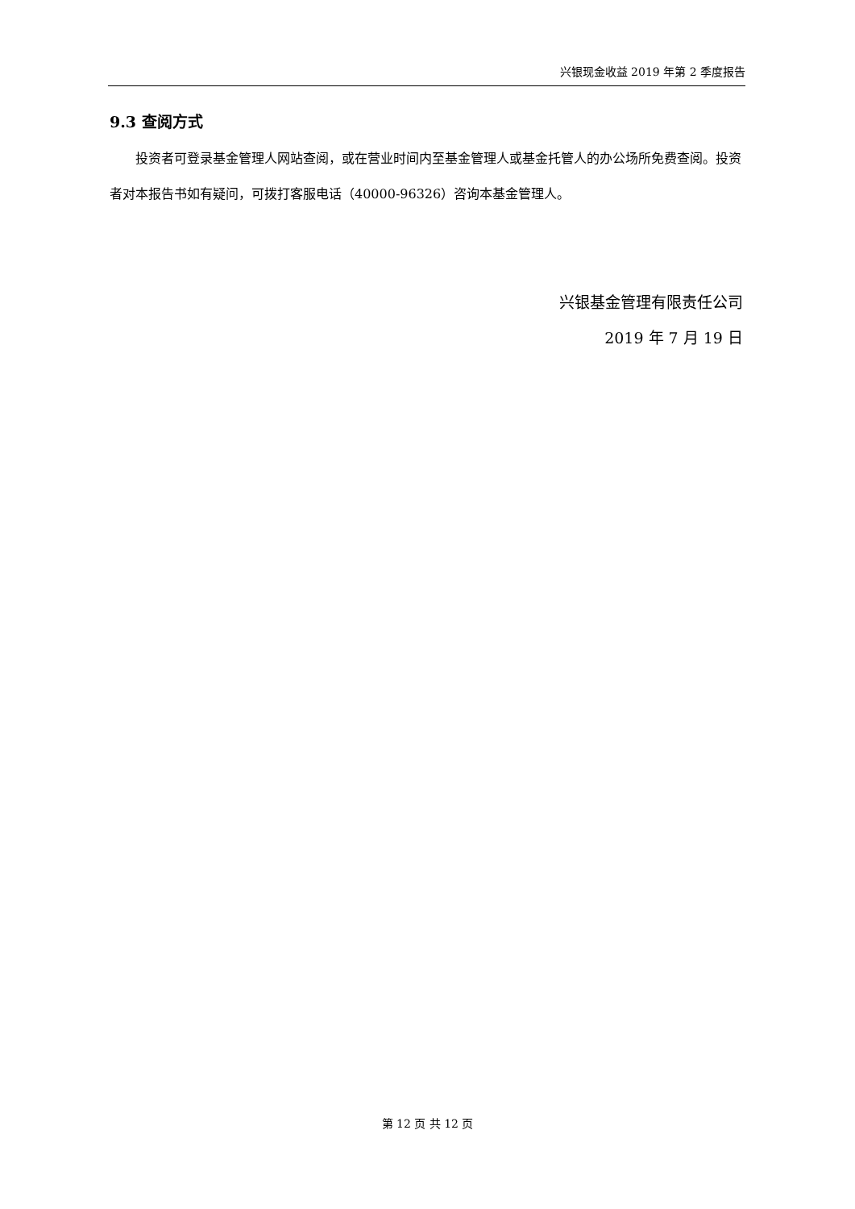兴银现金收益 2019 年第 2 季度报告
9.3 查阅方式
投资者可登录基金管理人网站查阅，或在营业时间内至基金管理人或基金托管人的办公场所免费查阅。投资者对本报告书如有疑问，可拨打客服电话（40000-96326）咨询本基金管理人。
兴银基金管理有限责任公司
2019 年 7 月 19 日
第 12 页 共 12 页